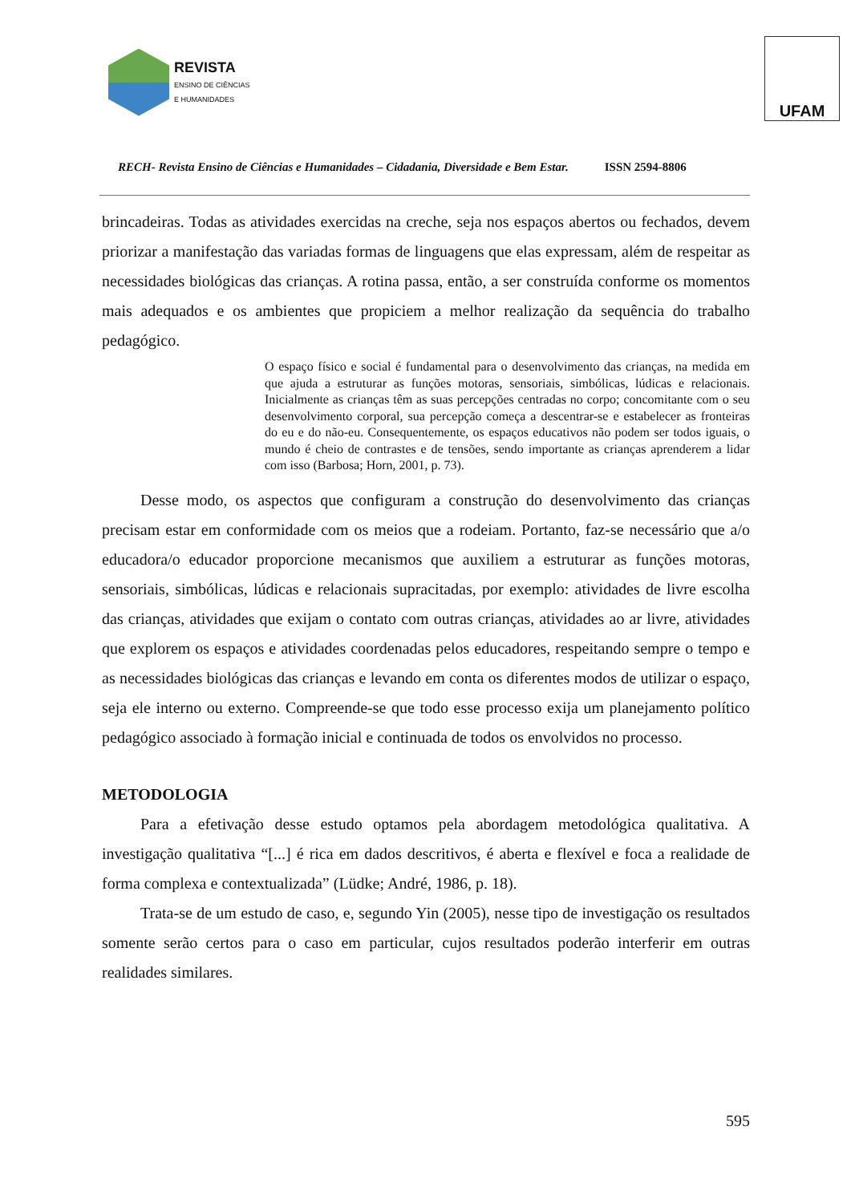REVISTA
ENSINO DE CIÊNCIAS
E HUMANIDADES
UFAM
RECH- Revista Ensino de Ciências e Humanidades – Cidadania, Diversidade e Bem Estar. ISSN 2594-8806
brincadeiras. Todas as atividades exercidas na creche, seja nos espaços abertos ou fechados, devem priorizar a manifestação das variadas formas de linguagens que elas expressam, além de respeitar as necessidades biológicas das crianças. A rotina passa, então, a ser construída conforme os momentos mais adequados e os ambientes que propiciem a melhor realização da sequência do trabalho pedagógico.
O espaço físico e social é fundamental para o desenvolvimento das crianças, na medida em que ajuda a estruturar as funções motoras, sensoriais, simbólicas, lúdicas e relacionais. Inicialmente as crianças têm as suas percepções centradas no corpo; concomitante com o seu desenvolvimento corporal, sua percepção começa a descentrar-se e estabelecer as fronteiras do eu e do não-eu. Consequentemente, os espaços educativos não podem ser todos iguais, o mundo é cheio de contrastes e de tensões, sendo importante as crianças aprenderem a lidar com isso (Barbosa; Horn, 2001, p. 73).
Desse modo, os aspectos que configuram a construção do desenvolvimento das crianças precisam estar em conformidade com os meios que a rodeiam. Portanto, faz-se necessário que a/o educadora/o educador proporcione mecanismos que auxiliem a estruturar as funções motoras, sensoriais, simbólicas, lúdicas e relacionais supracitadas, por exemplo: atividades de livre escolha das crianças, atividades que exijam o contato com outras crianças, atividades ao ar livre, atividades que explorem os espaços e atividades coordenadas pelos educadores, respeitando sempre o tempo e as necessidades biológicas das crianças e levando em conta os diferentes modos de utilizar o espaço, seja ele interno ou externo. Compreende-se que todo esse processo exija um planejamento político pedagógico associado à formação inicial e continuada de todos os envolvidos no processo.
METODOLOGIA
Para a efetivação desse estudo optamos pela abordagem metodológica qualitativa. A investigação qualitativa “[...] é rica em dados descritivos, é aberta e flexível e foca a realidade de forma complexa e contextualizada” (Lüdke; André, 1986, p. 18).
Trata-se de um estudo de caso, e, segundo Yin (2005), nesse tipo de investigação os resultados somente serão certos para o caso em particular, cujos resultados poderão interferir em outras realidades similares.
595